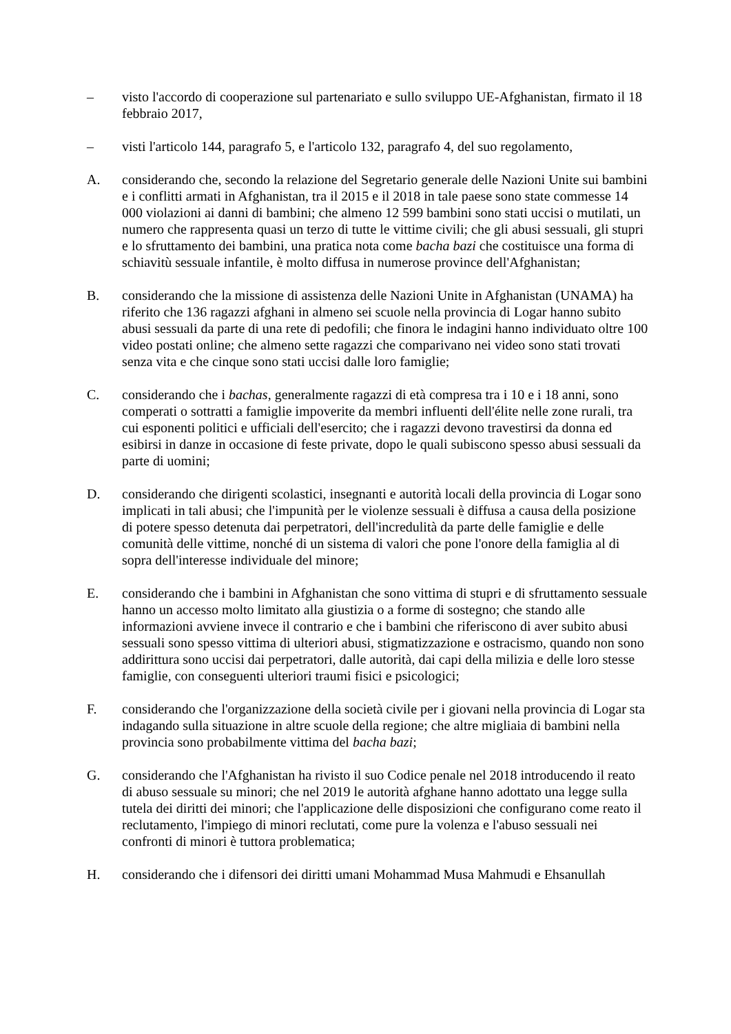– visto l'accordo di cooperazione sul partenariato e sullo sviluppo UE-Afghanistan, firmato il 18 febbraio 2017,
– visti l'articolo 144, paragrafo 5, e l'articolo 132, paragrafo 4, del suo regolamento,
A. considerando che, secondo la relazione del Segretario generale delle Nazioni Unite sui bambini e i conflitti armati in Afghanistan, tra il 2015 e il 2018 in tale paese sono state commesse 14 000 violazioni ai danni di bambini; che almeno 12 599 bambini sono stati uccisi o mutilati, un numero che rappresenta quasi un terzo di tutte le vittime civili; che gli abusi sessuali, gli stupri e lo sfruttamento dei bambini, una pratica nota come bacha bazi che costituisce una forma di schiavitù sessuale infantile, è molto diffusa in numerose province dell'Afghanistan;
B. considerando che la missione di assistenza delle Nazioni Unite in Afghanistan (UNAMA) ha riferito che 136 ragazzi afghani in almeno sei scuole nella provincia di Logar hanno subito abusi sessuali da parte di una rete di pedofili; che finora le indagini hanno individuato oltre 100 video postati online; che almeno sette ragazzi che comparivano nei video sono stati trovati senza vita e che cinque sono stati uccisi dalle loro famiglie;
C. considerando che i bachas, generalmente ragazzi di età compresa tra i 10 e i 18 anni, sono comperati o sottratti a famiglie impoverite da membri influenti dell'élite nelle zone rurali, tra cui esponenti politici e ufficiali dell'esercito; che i ragazzi devono travestirsi da donna ed esibirsi in danze in occasione di feste private, dopo le quali subiscono spesso abusi sessuali da parte di uomini;
D. considerando che dirigenti scolastici, insegnanti e autorità locali della provincia di Logar sono implicati in tali abusi; che l'impunità per le violenze sessuali è diffusa a causa della posizione di potere spesso detenuta dai perpetratori, dell'incredulità da parte delle famiglie e delle comunità delle vittime, nonché di un sistema di valori che pone l'onore della famiglia al di sopra dell'interesse individuale del minore;
E. considerando che i bambini in Afghanistan che sono vittima di stupri e di sfruttamento sessuale hanno un accesso molto limitato alla giustizia o a forme di sostegno; che stando alle informazioni avviene invece il contrario e che i bambini che riferiscono di aver subito abusi sessuali sono spesso vittima di ulteriori abusi, stigmatizzazione e ostracismo, quando non sono addirittura sono uccisi dai perpetratori, dalle autorità, dai capi della milizia e delle loro stesse famiglie, con conseguenti ulteriori traumi fisici e psicologici;
F. considerando che l'organizzazione della società civile per i giovani nella provincia di Logar sta indagando sulla situazione in altre scuole della regione; che altre migliaia di bambini nella provincia sono probabilmente vittima del bacha bazi;
G. considerando che l'Afghanistan ha rivisto il suo Codice penale nel 2018 introducendo il reato di abuso sessuale su minori; che nel 2019 le autorità afghane hanno adottato una legge sulla tutela dei diritti dei minori; che l'applicazione delle disposizioni che configurano come reato il reclutamento, l'impiego di minori reclutati, come pure la volenza e l'abuso sessuali nei confronti di minori è tuttora problematica;
H. considerando che i difensori dei diritti umani Mohammad Musa Mahmudi e Ehsanullah